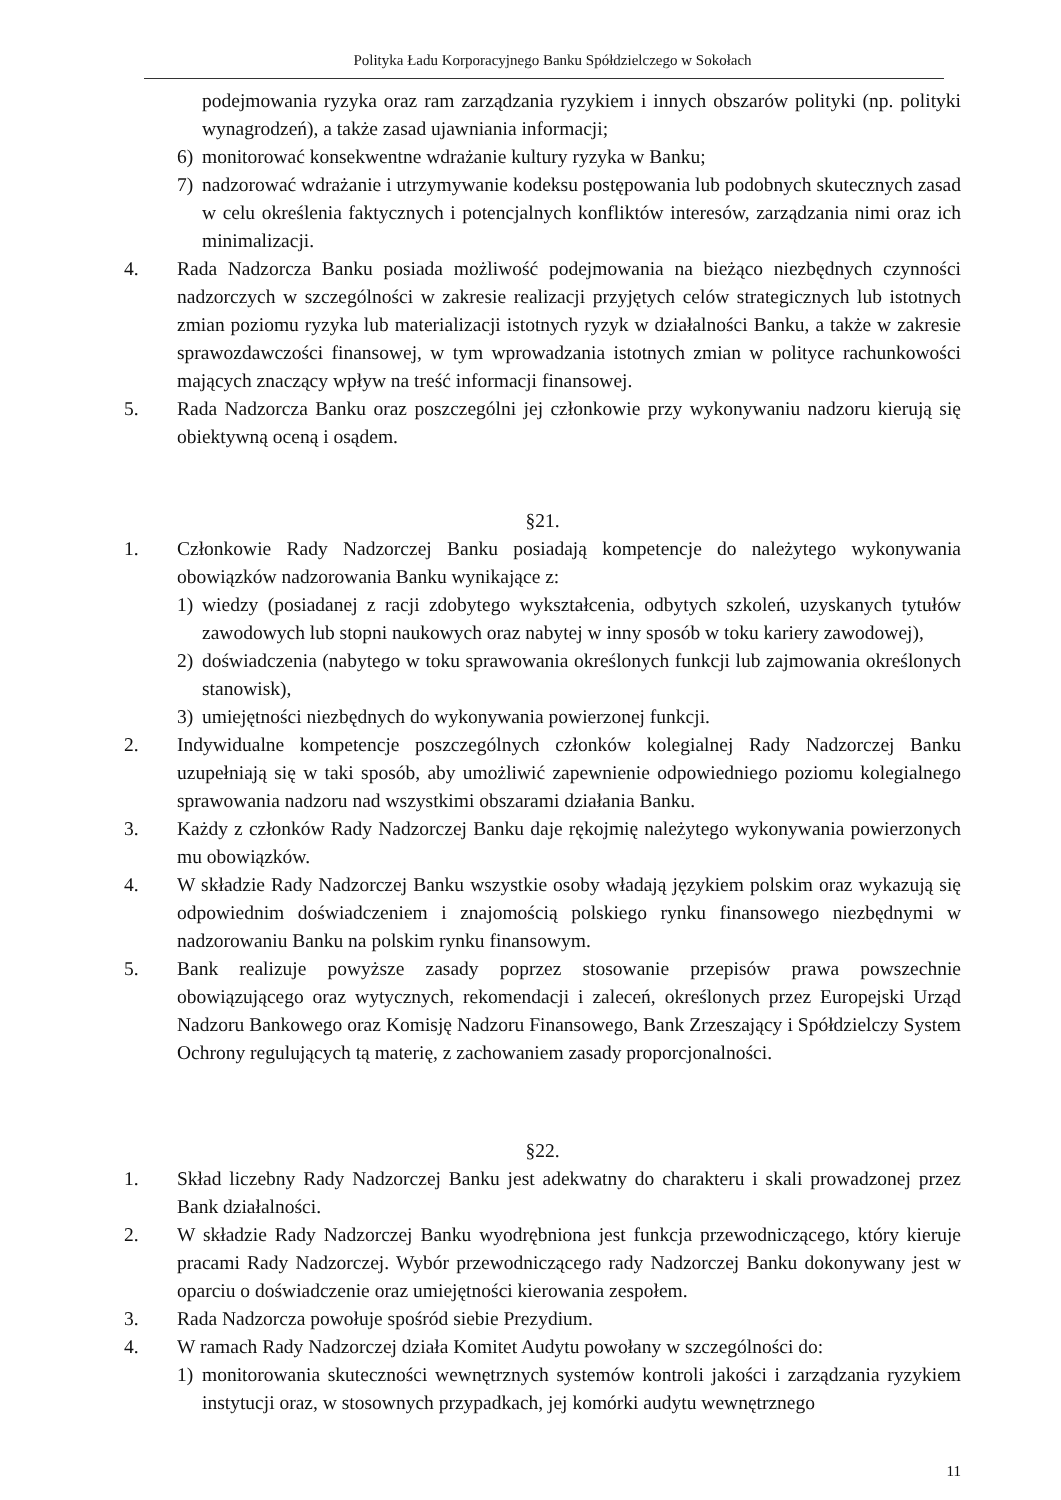Polityka Ładu Korporacyjnego Banku Spółdzielczego w Sokołach
podejmowania ryzyka oraz ram zarządzania ryzykiem i innych obszarów polityki (np. polityki wynagrodzeń), a także zasad ujawniania informacji;
6) monitorować konsekwentne wdrażanie kultury ryzyka w Banku;
7) nadzorować wdrażanie i utrzymywanie kodeksu postępowania lub podobnych skutecznych zasad w celu określenia faktycznych i potencjalnych konfliktów interesów, zarządzania nimi oraz ich minimalizacji.
4. Rada Nadzorcza Banku posiada możliwość podejmowania na bieżąco niezbędnych czynności nadzorczych w szczególności w zakresie realizacji przyjętych celów strategicznych lub istotnych zmian poziomu ryzyka lub materializacji istotnych ryzyk w działalności Banku, a także w zakresie sprawozdawczości finansowej, w tym wprowadzania istotnych zmian w polityce rachunkowości mających znaczący wpływ na treść informacji finansowej.
5. Rada Nadzorcza Banku oraz poszczególni jej członkowie przy wykonywaniu nadzoru kierują się obiektywną oceną i osądem.
§21.
1. Członkowie Rady Nadzorczej Banku posiadają kompetencje do należytego wykonywania obowiązków nadzorowania Banku wynikające z:
1) wiedzy (posiadanej z racji zdobytego wykształcenia, odbytych szkoleń, uzyskanych tytułów zawodowych lub stopni naukowych oraz nabytej w inny sposób w toku kariery zawodowej),
2) doświadczenia (nabytego w toku sprawowania określonych funkcji lub zajmowania określonych stanowisk),
3) umiejętności niezbędnych do wykonywania powierzonej funkcji.
2. Indywidualne kompetencje poszczególnych członków kolegialnej Rady Nadzorczej Banku uzupełniają się w taki sposób, aby umożliwić zapewnienie odpowiedniego poziomu kolegialnego sprawowania nadzoru nad wszystkimi obszarami działania Banku.
3. Każdy z członków Rady Nadzorczej Banku daje rękojmię należytego wykonywania powierzonych mu obowiązków.
4. W składzie Rady Nadzorczej Banku wszystkie osoby władają językiem polskim oraz wykazują się odpowiednim doświadczeniem i znajomością polskiego rynku finansowego niezbędnymi w nadzorowaniu Banku na polskim rynku finansowym.
5. Bank realizuje powyższe zasady poprzez stosowanie przepisów prawa powszechnie obowiązującego oraz wytycznych, rekomendacji i zaleceń, określonych przez Europejski Urząd Nadzoru Bankowego oraz Komisję Nadzoru Finansowego, Bank Zrzeszający i Spółdzielczy System Ochrony regulujących tą materię, z zachowaniem zasady proporcjonalności.
§22.
1. Skład liczebny Rady Nadzorczej Banku jest adekwatny do charakteru i skali prowadzonej przez Bank działalności.
2. W składzie Rady Nadzorczej Banku wyodrębniona jest funkcja przewodniczącego, który kieruje pracami Rady Nadzorczej. Wybór przewodniczącego rady Nadzorczej Banku dokonywany jest w oparciu o doświadczenie oraz umiejętności kierowania zespołem.
3. Rada Nadzorcza powołuje spośród siebie Prezydium.
4. W ramach Rady Nadzorczej działa Komitet Audytu powołany w szczególności do:
1) monitorowania skuteczności wewnętrznych systemów kontroli jakości i zarządzania ryzykiem instytucji oraz, w stosownych przypadkach, jej komórki audytu wewnętrznego
11